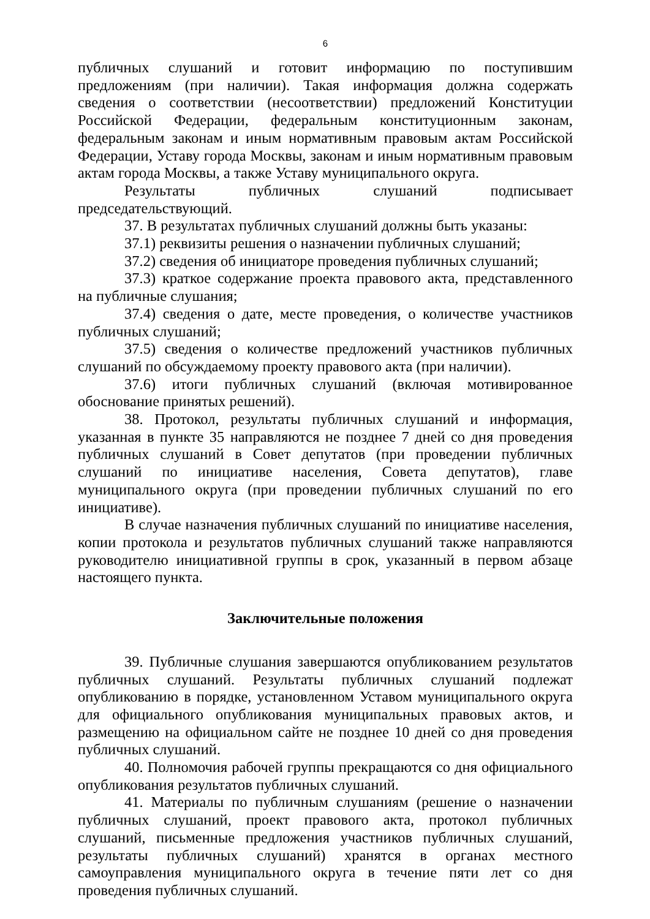6
публичных слушаний и готовит информацию по поступившим предложениям (при наличии). Такая информация должна содержать сведения о соответствии (несоответствии) предложений Конституции Российской Федерации, федеральным конституционным законам, федеральным законам и иным нормативным правовым актам Российской Федерации, Уставу города Москвы, законам и иным нормативным правовым актам города Москвы, а также Уставу муниципального округа.
Результаты публичных слушаний подписывает председательствующий.
37. В результатах публичных слушаний должны быть указаны:
37.1) реквизиты решения о назначении публичных слушаний;
37.2) сведения об инициаторе проведения публичных слушаний;
37.3) краткое содержание проекта правового акта, представленного на публичные слушания;
37.4) сведения о дате, месте проведения, о количестве участников публичных слушаний;
37.5) сведения о количестве предложений участников публичных слушаний по обсуждаемому проекту правового акта (при наличии).
37.6) итоги публичных слушаний (включая мотивированное обоснование принятых решений).
38. Протокол, результаты публичных слушаний и информация, указанная в пункте 35 направляются не позднее 7 дней со дня проведения публичных слушаний в Совет депутатов (при проведении публичных слушаний по инициативе населения, Совета депутатов), главе муниципального округа (при проведении публичных слушаний по его инициативе).
В случае назначения публичных слушаний по инициативе населения, копии протокола и результатов публичных слушаний также направляются руководителю инициативной группы в срок, указанный в первом абзаце настоящего пункта.
Заключительные положения
39. Публичные слушания завершаются опубликованием результатов публичных слушаний. Результаты публичных слушаний подлежат опубликованию в порядке, установленном Уставом муниципального округа для официального опубликования муниципальных правовых актов, и размещению на официальном сайте не позднее 10 дней со дня проведения публичных слушаний.
40. Полномочия рабочей группы прекращаются со дня официального опубликования результатов публичных слушаний.
41. Материалы по публичным слушаниям (решение о назначении публичных слушаний, проект правового акта, протокол публичных слушаний, письменные предложения участников публичных слушаний, результаты публичных слушаний) хранятся в органах местного самоуправления муниципального округа в течение пяти лет со дня проведения публичных слушаний.